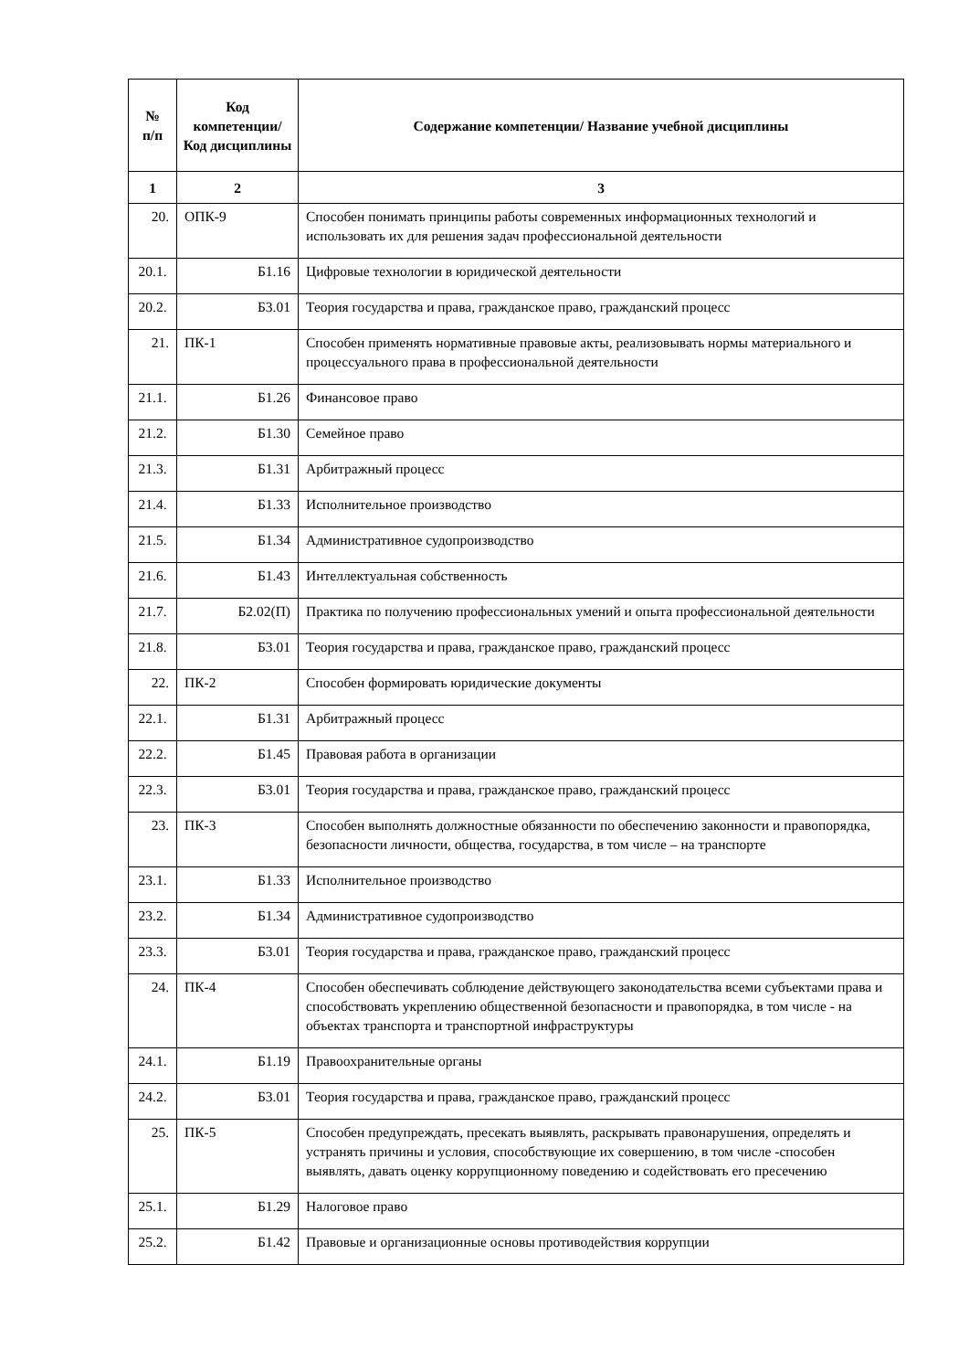| № п/п | Код компетенции/ Код дисциплины | Содержание компетенции/ Название учебной дисциплины |
| --- | --- | --- |
| 1 | 2 | 3 |
| 20. | ОПК-9 | Способен понимать принципы работы современных информационных технологий и использовать их для решения задач профессиональной деятельности |
| 20.1. | Б1.16 | Цифровые технологии в юридической деятельности |
| 20.2. | Б3.01 | Теория государства и права, гражданское право, гражданский процесс |
| 21. | ПК-1 | Способен применять нормативные правовые акты, реализовывать нормы материального и процессуального права в профессиональной деятельности |
| 21.1. | Б1.26 | Финансовое право |
| 21.2. | Б1.30 | Семейное право |
| 21.3. | Б1.31 | Арбитражный процесс |
| 21.4. | Б1.33 | Исполнительное производство |
| 21.5. | Б1.34 | Административное судопроизводство |
| 21.6. | Б1.43 | Интеллектуальная собственность |
| 21.7. | Б2.02(П) | Практика по получению профессиональных умений и опыта профессиональной деятельности |
| 21.8. | Б3.01 | Теория государства и права, гражданское право, гражданский процесс |
| 22. | ПК-2 | Способен формировать юридические документы |
| 22.1. | Б1.31 | Арбитражный процесс |
| 22.2. | Б1.45 | Правовая работа в организации |
| 22.3. | Б3.01 | Теория государства и права, гражданское право, гражданский процесс |
| 23. | ПК-3 | Способен выполнять должностные обязанности по обеспечению законности и правопорядка, безопасности личности, общества, государства, в том числе – на транспорте |
| 23.1. | Б1.33 | Исполнительное производство |
| 23.2. | Б1.34 | Административное судопроизводство |
| 23.3. | Б3.01 | Теория государства и права, гражданское право, гражданский процесс |
| 24. | ПК-4 | Способен обеспечивать соблюдение действующего законодательства всеми субъектами права и способствовать укреплению общественной безопасности и правопорядка, в том числе - на объектах транспорта и транспортной инфраструктуры |
| 24.1. | Б1.19 | Правоохранительные органы |
| 24.2. | Б3.01 | Теория государства и права, гражданское право, гражданский процесс |
| 25. | ПК-5 | Способен предупреждать, пресекать выявлять, раскрывать правонарушения, определять и устранять причины и условия, способствующие их совершению, в том числе -способен выявлять, давать оценку коррупционному поведению и содействовать его пресечению |
| 25.1. | Б1.29 | Налоговое право |
| 25.2. | Б1.42 | Правовые и организационные основы противодействия коррупции |